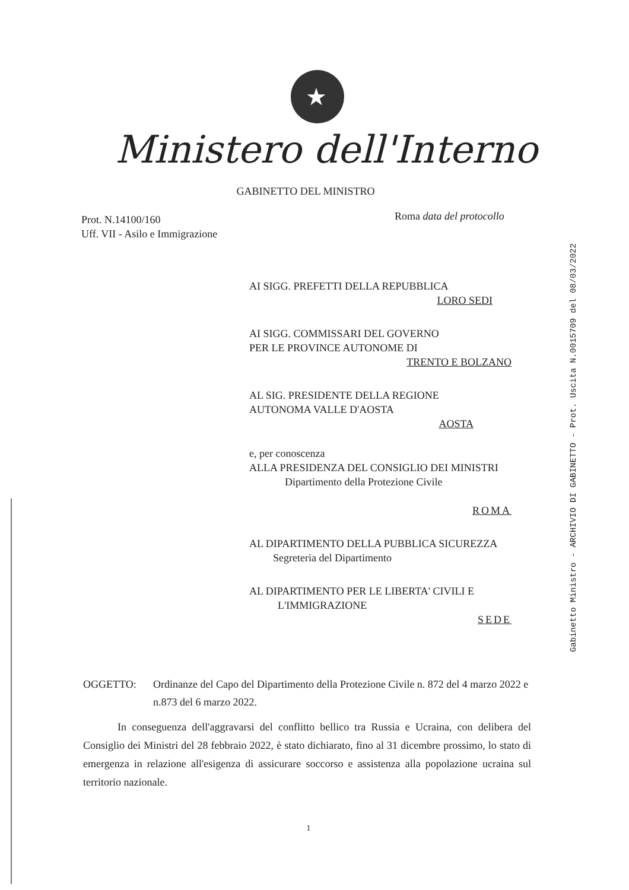★
Ministero dell'Interno
GABINETTO DEL MINISTRO
Gabinetto Ministro - ARCHIVIO DI GABINETTO - Prot. Uscita N.0015709 del 08/03/2022
Prot. N.14100/160
Uff. VII - Asilo e Immigrazione
Roma data del protocollo
AI SIGG. PREFETTI DELLA REPUBBLICA
LORO SEDI
AI SIGG. COMMISSARI DEL GOVERNO
PER LE PROVINCE AUTONOME DI
TRENTO E BOLZANO
AL SIG. PRESIDENTE DELLA REGIONE
AUTONOMA VALLE D'AOSTA
AOSTA
e, per conoscenza
ALLA PRESIDENZA DEL CONSIGLIO DEI MINISTRI
Dipartimento della Protezione Civile
ROMA
AL DIPARTIMENTO DELLA PUBBLICA SICUREZZA
Segreteria del Dipartimento
AL DIPARTIMENTO PER LE LIBERTA' CIVILI E
L'IMMIGRAZIONE
SEDE
OGGETTO: Ordinanze del Capo del Dipartimento della Protezione Civile n. 872 del 4 marzo 2022 e n.873 del 6 marzo 2022.
In conseguenza dell'aggravarsi del conflitto bellico tra Russia e Ucraina, con delibera del Consiglio dei Ministri del 28 febbraio 2022, è stato dichiarato, fino al 31 dicembre prossimo, lo stato di emergenza in relazione all'esigenza di assicurare soccorso e assistenza alla popolazione ucraina sul territorio nazionale.
1